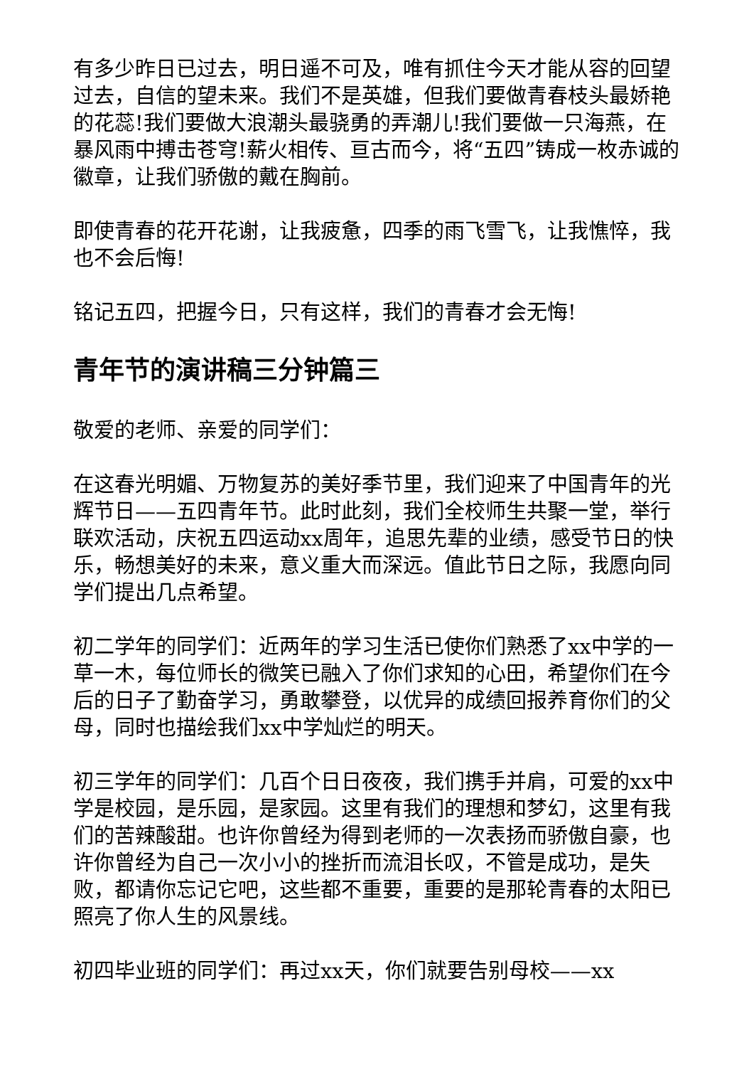有多少昨日已过去，明日遥不可及，唯有抓住今天才能从容的回望过去，自信的望未来。我们不是英雄，但我们要做青春枝头最娇艳的花蕊!我们要做大浪潮头最骁勇的弄潮儿!我们要做一只海燕，在暴风雨中搏击苍穹!薪火相传、亘古而今，将“五四”铸成一枚赤诚的徽章，让我们骄傲的戴在胸前。
即使青春的花开花谢，让我疲惫，四季的雨飞雪飞，让我憔悴，我也不会后悔!
铭记五四，把握今日，只有这样，我们的青春才会无悔!
青年节的演讲稿三分钟篇三
敬爱的老师、亲爱的同学们：
在这春光明媚、万物复苏的美好季节里，我们迎来了中国青年的光辉节日——五四青年节。此时此刻，我们全校师生共聚一堂，举行联欢活动，庆祝五四运动xx周年，追思先辈的业绩，感受节日的快乐，畅想美好的未来，意义重大而深远。值此节日之际，我愿向同学们提出几点希望。
初二学年的同学们：近两年的学习生活已使你们熟悉了xx中学的一草一木，每位师长的微笑已融入了你们求知的心田，希望你们在今后的日子了勤奋学习，勇敢攀登，以优异的成绩回报养育你们的父母，同时也描绘我们xx中学灿烂的明天。
初三学年的同学们：几百个日日夜夜，我们携手并肩，可爱的xx中学是校园，是乐园，是家园。这里有我们的理想和梦幻，这里有我们的苦辣酸甜。也许你曾经为得到老师的一次表扬而骄傲自豪，也许你曾经为自己一次小小的挫折而流泪长叹，不管是成功，是失败，都请你忘记它吧，这些都不重要，重要的是那轮青春的太阳已照亮了你人生的风景线。
初四毕业班的同学们：再过xx天，你们就要告别母校——xx